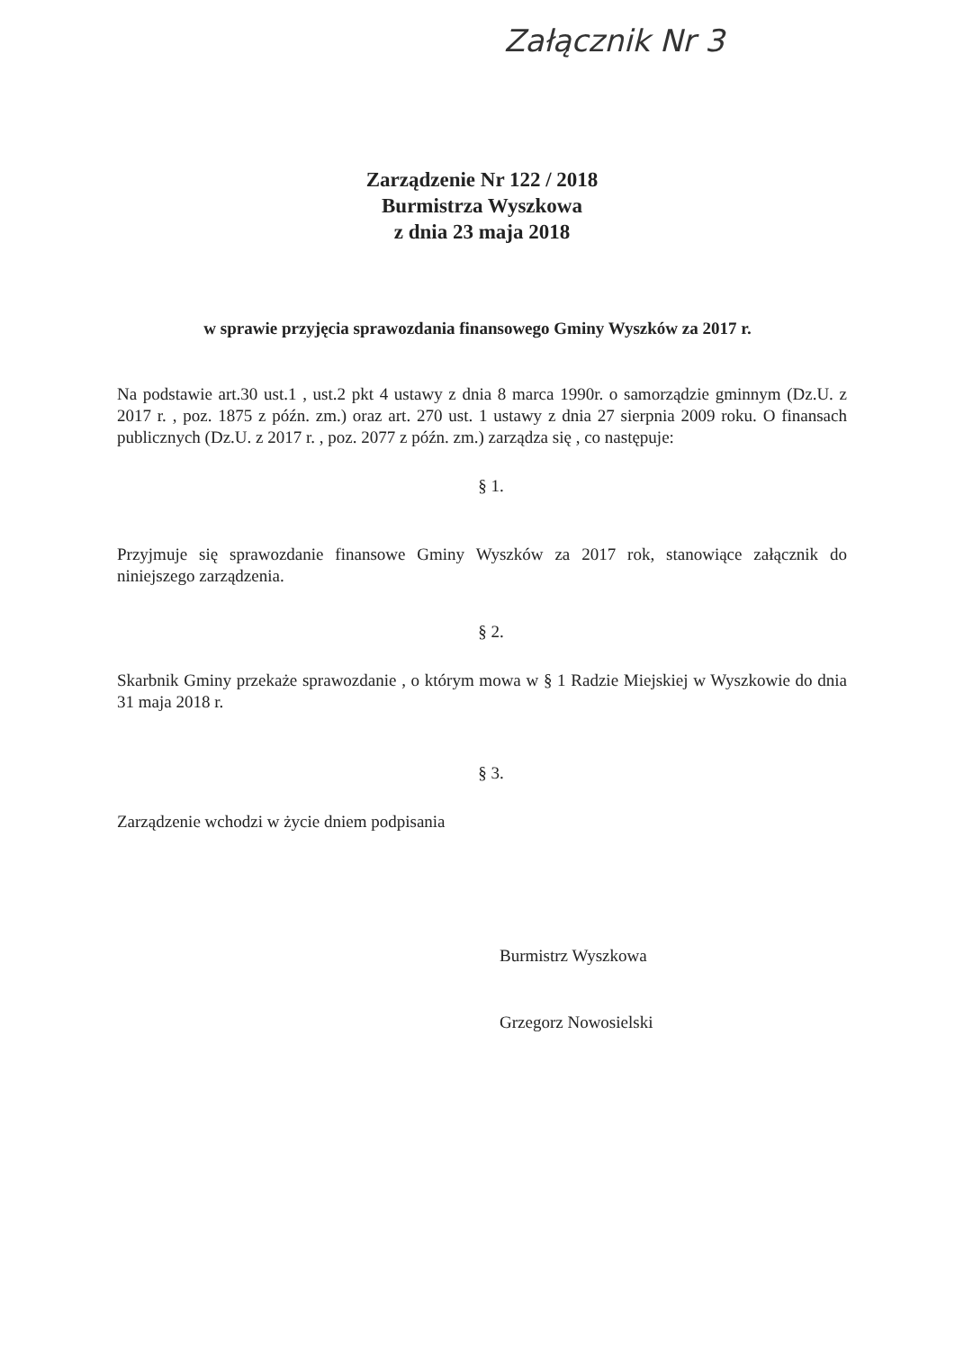Załącznik Nr 3
Zarządzenie Nr 122 / 2018
Burmistrza Wyszkowa
z dnia 23 maja 2018
w sprawie przyjęcia sprawozdania finansowego Gminy Wyszków za 2017 r.
Na podstawie art.30 ust.1 , ust.2 pkt 4 ustawy z dnia 8 marca 1990r. o samorządzie gminnym (Dz.U. z 2017 r. , poz. 1875 z późn. zm.) oraz art. 270 ust. 1 ustawy z dnia 27 sierpnia 2009 roku. O finansach publicznych (Dz.U. z 2017 r. , poz. 2077 z późn. zm.) zarządza się , co następuje:
§ 1.
Przyjmuje się sprawozdanie finansowe Gminy Wyszków za 2017 rok, stanowiące załącznik do niniejszego zarządzenia.
§ 2.
Skarbnik Gminy przekaże sprawozdanie , o którym mowa w § 1 Radzie Miejskiej w Wyszkowie do dnia 31 maja 2018 r.
§ 3.
Zarządzenie wchodzi w życie dniem podpisania
Burmistrz Wyszkowa
Grzegorz Nowosielski